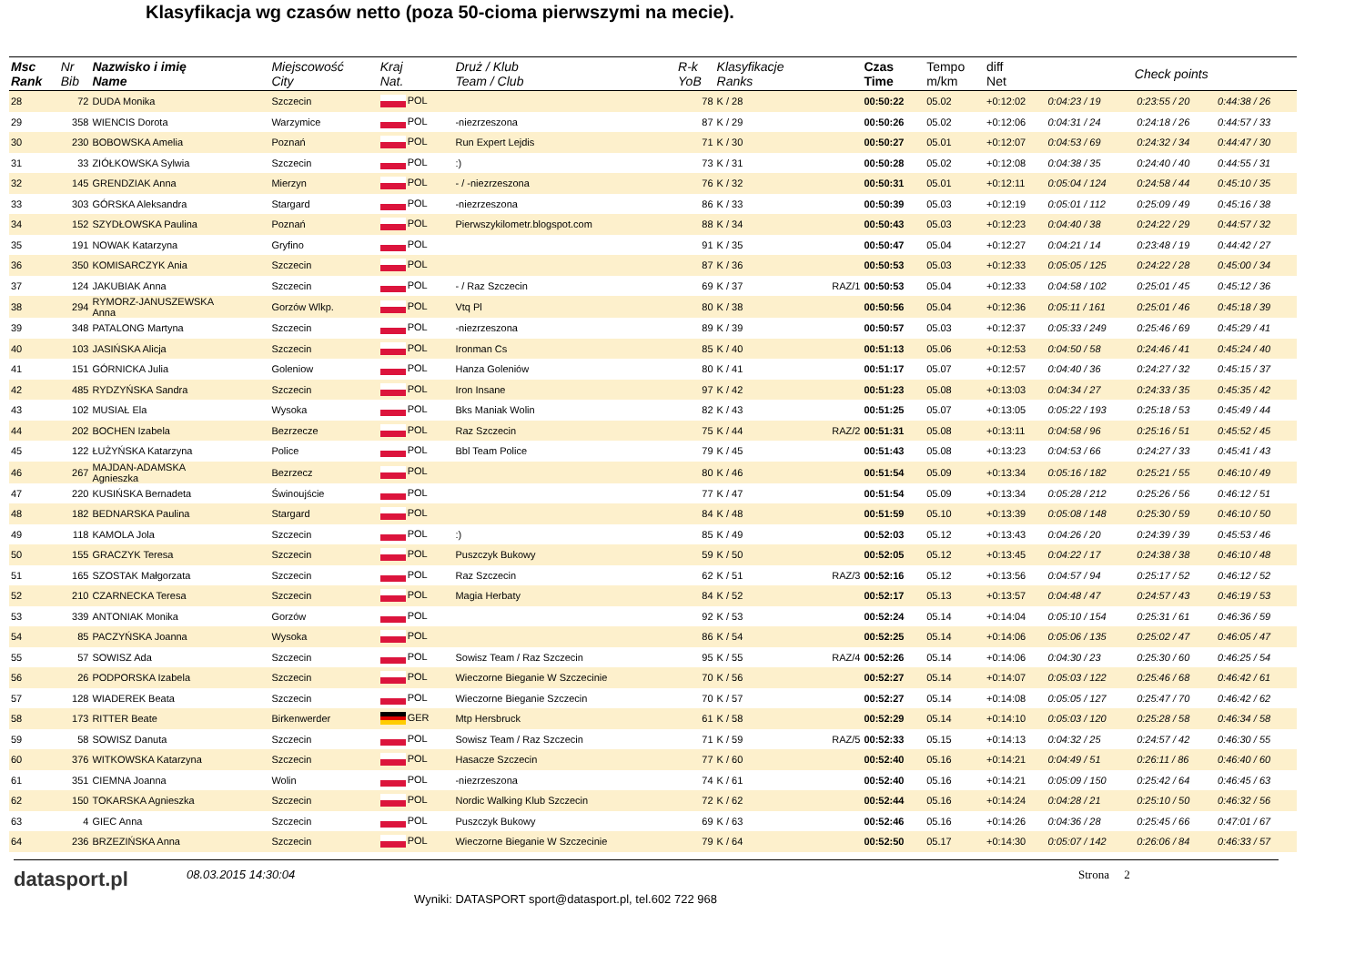Klasyfikacja wg czasów netto (poza 50-cioma pierwszymi na mecie).
| Msc Rank | Nr Bib | Nazwisko i imię Name | Miejscowość City | Kraj Nat. | Druż / Klub Team / Club | R-k YoB | Klasyfikacje Ranks | | Czas Time | Tempo m/km | diff Net | Check points | | |
| --- | --- | --- | --- | --- | --- | --- | --- | --- | --- | --- | --- | --- | --- | --- |
| 28 | 72 | DUDA Monika | Szczecin | POL | | 78 | K / 28 | | 00:50:22 | 05.02 | +0:12:02 | 0:04:23 / 19 | 0:23:55 / 20 | 0:44:38 / 26 |
| 29 | 358 | WIENCIS Dorota | Warzymice | POL | -niezrzeszona | 87 | K / 29 | | 00:50:26 | 05.02 | +0:12:06 | 0:04:31 / 24 | 0:24:18 / 26 | 0:44:57 / 33 |
| 30 | 230 | BOBOWSKA Amelia | Poznań | POL | Run Expert Lejdis | 71 | K / 30 | | 00:50:27 | 05.01 | +0:12:07 | 0:04:53 / 69 | 0:24:32 / 34 | 0:44:47 / 30 |
| 31 | 33 | ZIÓŁKOWSKA Sylwia | Szczecin | POL | :) | 73 | K / 31 | | 00:50:28 | 05.02 | +0:12:08 | 0:04:38 / 35 | 0:24:40 / 40 | 0:44:55 / 31 |
| 32 | 145 | GRENDZIAK Anna | Mierzyn | POL | - / -niezrzeszona | 76 | K / 32 | | 00:50:31 | 05.01 | +0:12:11 | 0:05:04 / 124 | 0:24:58 / 44 | 0:45:10 / 35 |
| 33 | 303 | GÓRSKA Aleksandra | Stargard | POL | -niezrzeszona | 86 | K / 33 | | 00:50:39 | 05.03 | +0:12:19 | 0:05:01 / 112 | 0:25:09 / 49 | 0:45:16 / 38 |
| 34 | 152 | SZYDŁOWSKA Paulina | Poznań | POL | Pierwszykilometr.blogspot.com | 88 | K / 34 | | 00:50:43 | 05.03 | +0:12:23 | 0:04:40 / 38 | 0:24:22 / 29 | 0:44:57 / 32 |
| 35 | 191 | NOWAK Katarzyna | Gryfino | POL | | 91 | K / 35 | | 00:50:47 | 05.04 | +0:12:27 | 0:04:21 / 14 | 0:23:48 / 19 | 0:44:42 / 27 |
| 36 | 350 | KOMISARCZYK Ania | Szczecin | POL | | 87 | K / 36 | | 00:50:53 | 05.03 | +0:12:33 | 0:05:05 / 125 | 0:24:22 / 28 | 0:45:00 / 34 |
| 37 | 124 | JAKUBIAK Anna | Szczecin | POL | - / Raz Szczecin | 69 | K / 37 | RAZ/1 | 00:50:53 | 05.04 | +0:12:33 | 0:04:58 / 102 | 0:25:01 / 45 | 0:45:12 / 36 |
| 38 | 294 | RYMORZ-JANUSZEWSKA Anna | Gorzów Wlkp. | POL | Vtq Pl | 80 | K / 38 | | 00:50:56 | 05.04 | +0:12:36 | 0:05:11 / 161 | 0:25:01 / 46 | 0:45:18 / 39 |
| 39 | 348 | PATALONG Martyna | Szczecin | POL | -niezrzeszona | 89 | K / 39 | | 00:50:57 | 05.03 | +0:12:37 | 0:05:33 / 249 | 0:25:46 / 69 | 0:45:29 / 41 |
| 40 | 103 | JASIŃSKA Alicja | Szczecin | POL | Ironman Cs | 85 | K / 40 | | 00:51:13 | 05.06 | +0:12:53 | 0:04:50 / 58 | 0:24:46 / 41 | 0:45:24 / 40 |
| 41 | 151 | GÓRNICKA Julia | Goleniow | POL | Hanza Goleniów | 80 | K / 41 | | 00:51:17 | 05.07 | +0:12:57 | 0:04:40 / 36 | 0:24:27 / 32 | 0:45:15 / 37 |
| 42 | 485 | RYDZYŃSKA Sandra | Szczecin | POL | Iron Insane | 97 | K / 42 | | 00:51:23 | 05.08 | +0:13:03 | 0:04:34 / 27 | 0:24:33 / 35 | 0:45:35 / 42 |
| 43 | 102 | MUSIAŁ Ela | Wysoka | POL | Bks Maniak Wolin | 82 | K / 43 | | 00:51:25 | 05.07 | +0:13:05 | 0:05:22 / 193 | 0:25:18 / 53 | 0:45:49 / 44 |
| 44 | 202 | BOCHEN Izabela | Bezrzecze | POL | Raz Szczecin | 75 | K / 44 | RAZ/2 | 00:51:31 | 05.08 | +0:13:11 | 0:04:58 / 96 | 0:25:16 / 51 | 0:45:52 / 45 |
| 45 | 122 | ŁUŻYŃSKA Katarzyna | Police | POL | Bbl Team Police | 79 | K / 45 | | 00:51:43 | 05.08 | +0:13:23 | 0:04:53 / 66 | 0:24:27 / 33 | 0:45:41 / 43 |
| 46 | 267 | MAJDAN-ADAMSKA Agnieszka | Bezrzecz | POL | | 80 | K / 46 | | 00:51:54 | 05.09 | +0:13:34 | 0:05:16 / 182 | 0:25:21 / 55 | 0:46:10 / 49 |
| 47 | 220 | KUSIŃSKA Bernadeta | Świnoujście | POL | | 77 | K / 47 | | 00:51:54 | 05.09 | +0:13:34 | 0:05:28 / 212 | 0:25:26 / 56 | 0:46:12 / 51 |
| 48 | 182 | BEDNARSKA Paulina | Stargard | POL | | 84 | K / 48 | | 00:51:59 | 05.10 | +0:13:39 | 0:05:08 / 148 | 0:25:30 / 59 | 0:46:10 / 50 |
| 49 | 118 | KAMOLA Jola | Szczecin | POL | :) | 85 | K / 49 | | 00:52:03 | 05.12 | +0:13:43 | 0:04:26 / 20 | 0:24:39 / 39 | 0:45:53 / 46 |
| 50 | 155 | GRACZYK Teresa | Szczecin | POL | Puszczyk Bukowy | 59 | K / 50 | | 00:52:05 | 05.12 | +0:13:45 | 0:04:22 / 17 | 0:24:38 / 38 | 0:46:10 / 48 |
| 51 | 165 | SZOSTAK Małgorzata | Szczecin | POL | Raz Szczecin | 62 | K / 51 | RAZ/3 | 00:52:16 | 05.12 | +0:13:56 | 0:04:57 / 94 | 0:25:17 / 52 | 0:46:12 / 52 |
| 52 | 210 | CZARNECKA Teresa | Szczecin | POL | Magia Herbaty | 84 | K / 52 | | 00:52:17 | 05.13 | +0:13:57 | 0:04:48 / 47 | 0:24:57 / 43 | 0:46:19 / 53 |
| 53 | 339 | ANTONIAK Monika | Gorzów | POL | | 92 | K / 53 | | 00:52:24 | 05.14 | +0:14:04 | 0:05:10 / 154 | 0:25:31 / 61 | 0:46:36 / 59 |
| 54 | 85 | PACZYŃSKA Joanna | Wysoka | POL | | 86 | K / 54 | | 00:52:25 | 05.14 | +0:14:06 | 0:05:06 / 135 | 0:25:02 / 47 | 0:46:05 / 47 |
| 55 | 57 | SOWISZ Ada | Szczecin | POL | Sowisz Team / Raz Szczecin | 95 | K / 55 | RAZ/4 | 00:52:26 | 05.14 | +0:14:06 | 0:04:30 / 23 | 0:25:30 / 60 | 0:46:25 / 54 |
| 56 | 26 | PODPORSKA Izabela | Szczecin | POL | Wieczorne Bieganie W Szczecinie | 70 | K / 56 | | 00:52:27 | 05.14 | +0:14:07 | 0:05:03 / 122 | 0:25:46 / 68 | 0:46:42 / 61 |
| 57 | 128 | WIADEREK Beata | Szczecin | POL | Wieczorne Bieganie Szczecin | 70 | K / 57 | | 00:52:27 | 05.14 | +0:14:08 | 0:05:05 / 127 | 0:25:47 / 70 | 0:46:42 / 62 |
| 58 | 173 | RITTER Beate | Birkenwerder | GER | Mtp Hersbruck | 61 | K / 58 | | 00:52:29 | 05.14 | +0:14:10 | 0:05:03 / 120 | 0:25:28 / 58 | 0:46:34 / 58 |
| 59 | 58 | SOWISZ Danuta | Szczecin | POL | Sowisz Team / Raz Szczecin | 71 | K / 59 | RAZ/5 | 00:52:33 | 05.15 | +0:14:13 | 0:04:32 / 25 | 0:24:57 / 42 | 0:46:30 / 55 |
| 60 | 376 | WITKOWSKA Katarzyna | Szczecin | POL | Hasacze Szczecin | 77 | K / 60 | | 00:52:40 | 05.16 | +0:14:21 | 0:04:49 / 51 | 0:26:11 / 86 | 0:46:40 / 60 |
| 61 | 351 | CIEMNA Joanna | Wolin | POL | -niezrzeszona | 74 | K / 61 | | 00:52:40 | 05.16 | +0:14:21 | 0:05:09 / 150 | 0:25:42 / 64 | 0:46:45 / 63 |
| 62 | 150 | TOKARSKA Agnieszka | Szczecin | POL | Nordic Walking Klub Szczecin | 72 | K / 62 | | 00:52:44 | 05.16 | +0:14:24 | 0:04:28 / 21 | 0:25:10 / 50 | 0:46:32 / 56 |
| 63 | 4 | GIEC Anna | Szczecin | POL | Puszczyk Bukowy | 69 | K / 63 | | 00:52:46 | 05.16 | +0:14:26 | 0:04:36 / 28 | 0:25:45 / 66 | 0:47:01 / 67 |
| 64 | 236 | BRZEZIŃSKA Anna | Szczecin | POL | Wieczorne Bieganie W Szczecinie | 79 | K / 64 | | 00:52:50 | 05.17 | +0:14:30 | 0:05:07 / 142 | 0:26:06 / 84 | 0:46:33 / 57 |
datasport.pl
08.03.2015 14:30:04
Wyniki: DATASPORT sport@datasport.pl, tel.602 722 968
Strona 2